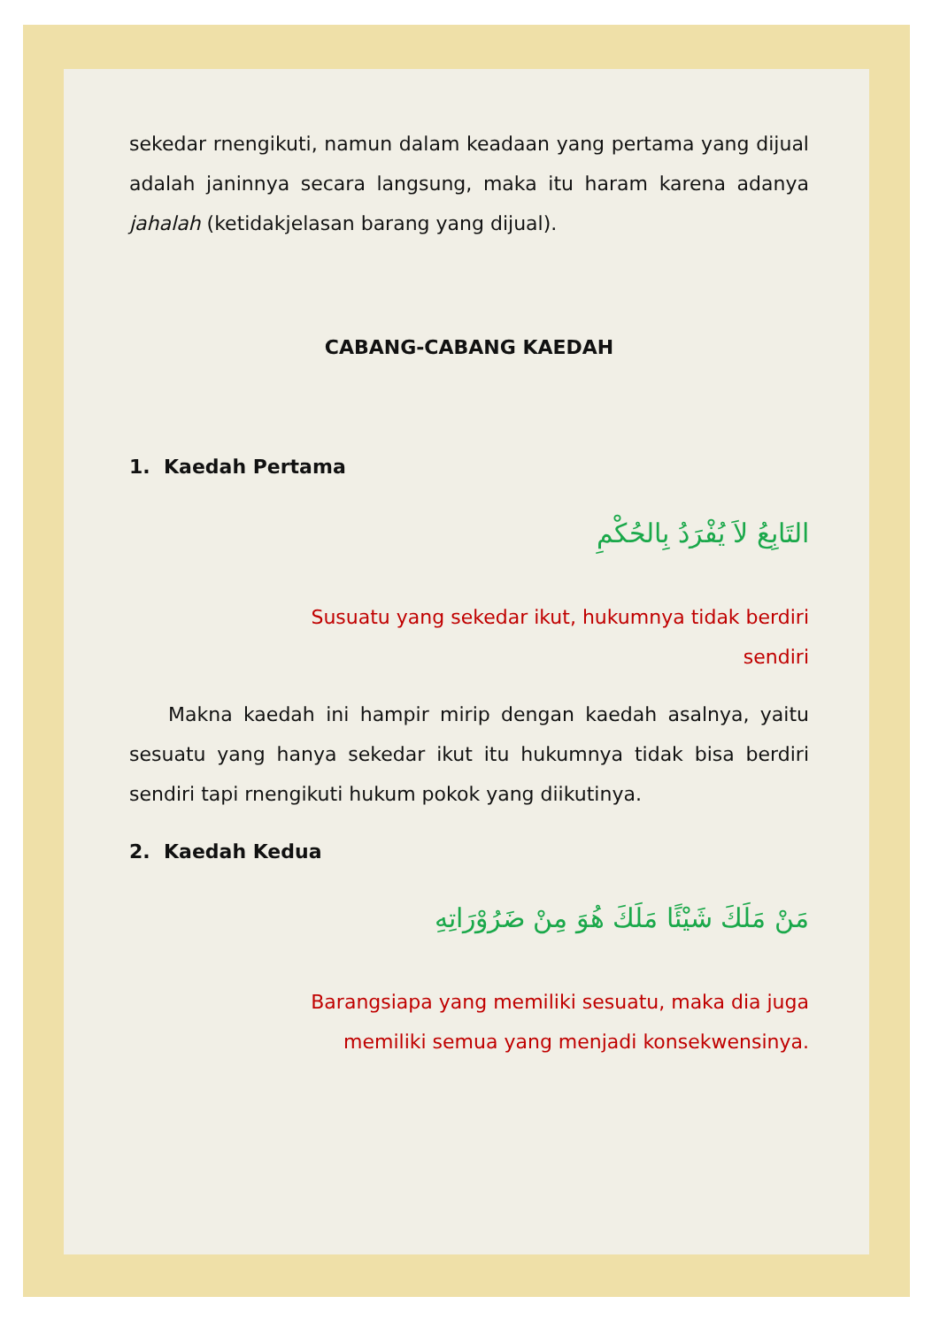sekedar rnengikuti, namun dalam keadaan yang pertama yang dijual adalah janinnya secara langsung, maka itu haram karena adanya jahalah (ketidakjelasan barang yang dijual).
CABANG-CABANG KAEDAH
1. Kaedah Pertama
التَابِعُ لاَ يُفْرَدُ بِالحُكْمِ
Susuatu yang sekedar ikut, hukumnya tidak berdiri sendiri
Makna kaedah ini hampir mirip dengan kaedah asalnya, yaitu sesuatu yang hanya sekedar ikut itu hukumnya tidak bisa berdiri sendiri tapi rnengikuti hukum pokok yang diikutinya.
2. Kaedah Kedua
مَنْ مَلَكَ شَيْئًا مَلَكَ هُوَ مِنْ ضَرُوْرَاتِهِ
Barangsiapa yang memiliki sesuatu, maka dia juga memiliki semua yang menjadi konsekwensinya.